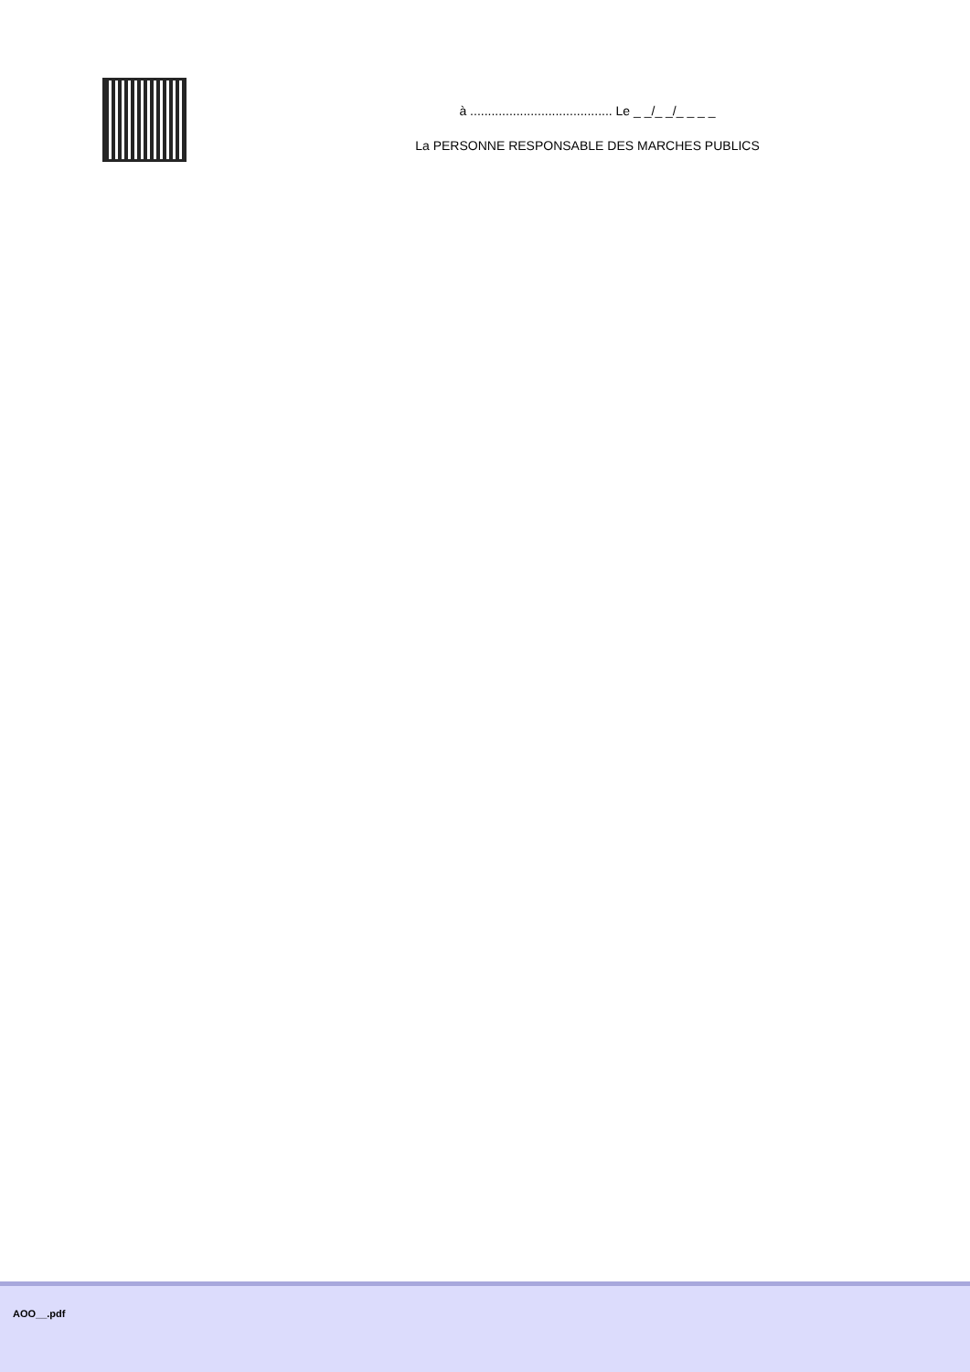à ........................................ Le _ _/_ _/_ _ _ _
La PERSONNE RESPONSABLE DES MARCHES PUBLICS
AOO__.pdf